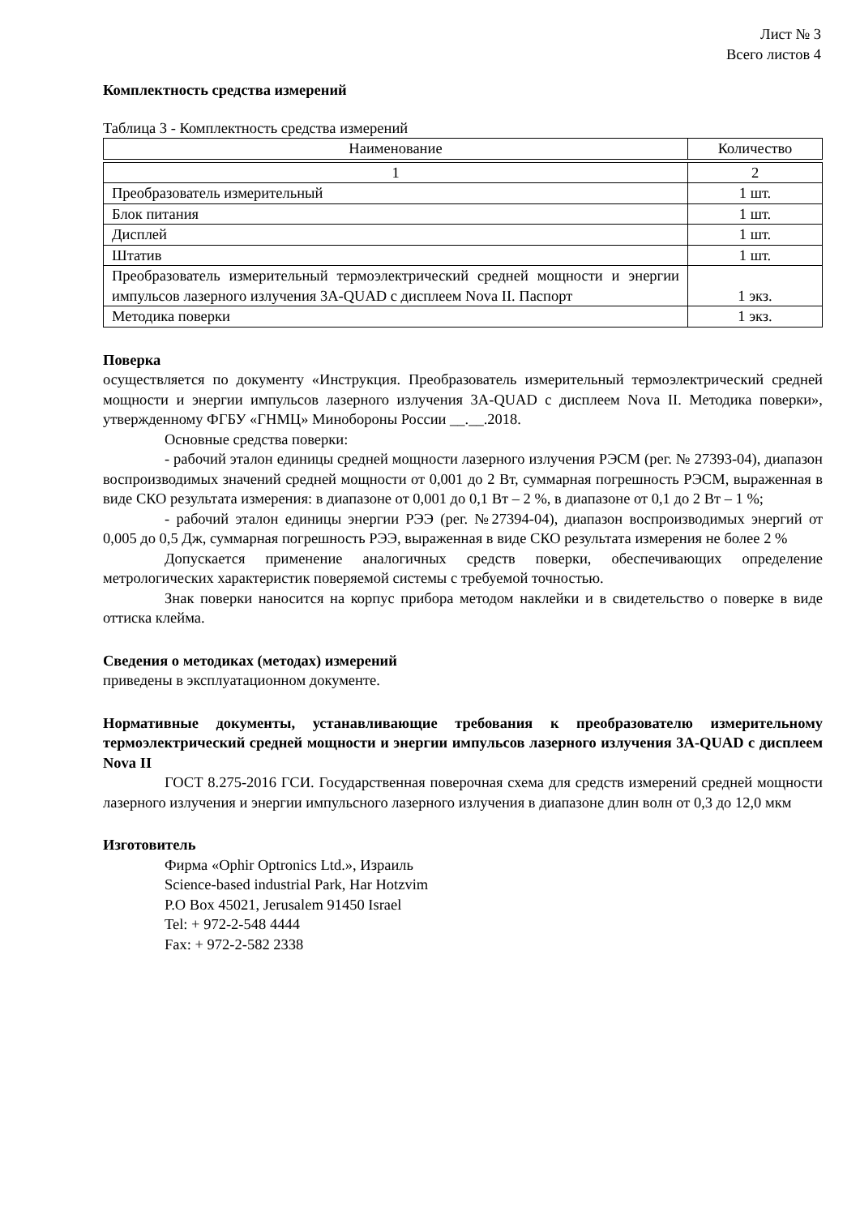Лист № 3
Всего листов 4
Комплектность средства измерений
Таблица 3 - Комплектность средства измерений
| Наименование | Количество |
| 1 | 2 |
| Преобразователь измерительный | 1 шт. |
| Блок питания | 1 шт. |
| Дисплей | 1 шт. |
| Штатив | 1 шт. |
| Преобразователь измерительный термоэлектрический средней мощности и энергии импульсов лазерного излучения 3А-QUAD с дисплеем Nova II. Паспорт | 1 экз. |
| Методика поверки | 1 экз. |
Поверка
осуществляется по документу «Инструкция. Преобразователь измерительный термоэлектрический средней мощности и энергии импульсов лазерного излучения 3А-QUAD с дисплеем Nova II. Методика поверки», утвержденному ФГБУ «ГНМЦ» Минобороны России __.__.2018.
Основные средства поверки:
- рабочий эталон единицы средней мощности лазерного излучения РЭСМ (рег. № 27393-04), диапазон воспроизводимых значений средней мощности от 0,001 до 2 Вт, суммарная погрешность РЭСМ, выраженная в виде СКО результата измерения: в диапазоне от 0,001 до 0,1 Вт – 2 %, в диапазоне от 0,1 до 2 Вт – 1 %;
- рабочий эталон единицы энергии РЭЭ (рег. №27394-04), диапазон воспроизводимых энергий от 0,005 до 0,5 Дж, суммарная погрешность РЭЭ, выраженная в виде СКО результата измерения не более 2 %
Допускается применение аналогичных средств поверки, обеспечивающих определение метрологических характеристик поверяемой системы с требуемой точностью.
Знак поверки наносится на корпус прибора методом наклейки и в свидетельство о поверке в виде оттиска клейма.
Сведения о методиках (методах) измерений
приведены в эксплуатационном документе.
Нормативные документы, устанавливающие требования к преобразователю измерительному термоэлектрический средней мощности и энергии импульсов лазерного излучения 3А-QUAD с дисплеем Nova II
ГОСТ 8.275-2016 ГСИ. Государственная поверочная схема для средств измерений средней мощности лазерного излучения и энергии импульсного лазерного излучения в диапазоне длин волн от 0,3 до 12,0 мкм
Изготовитель
Фирма «Ophir Optronics Ltd.», Израиль
Science-based industrial Park, Har Hotzvim
P.O Box 45021, Jerusalem 91450 Israel
Tel: + 972-2-548 4444
Fax: + 972-2-582 2338